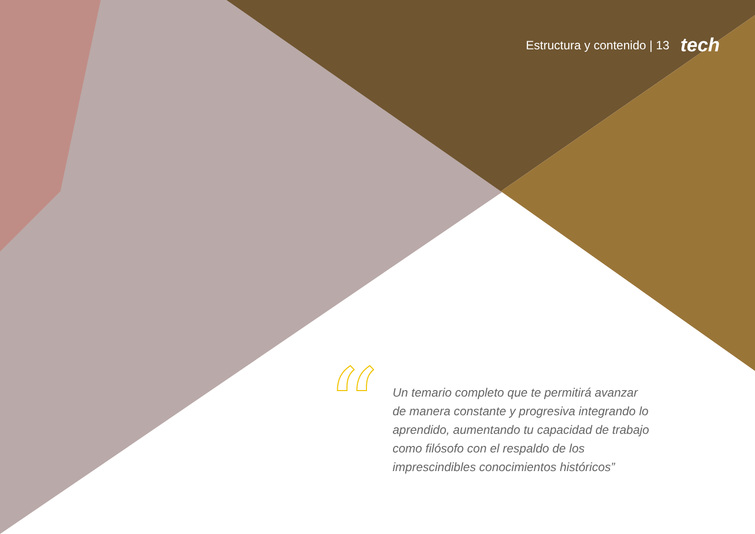Estructura y contenido | 13 tech
“
Un temario completo que te permitirá avanzar de manera constante y progresiva integrando lo aprendido, aumentando tu capacidad de trabajo como filósofo con el respaldo de los imprescindibles conocimientos históricos”